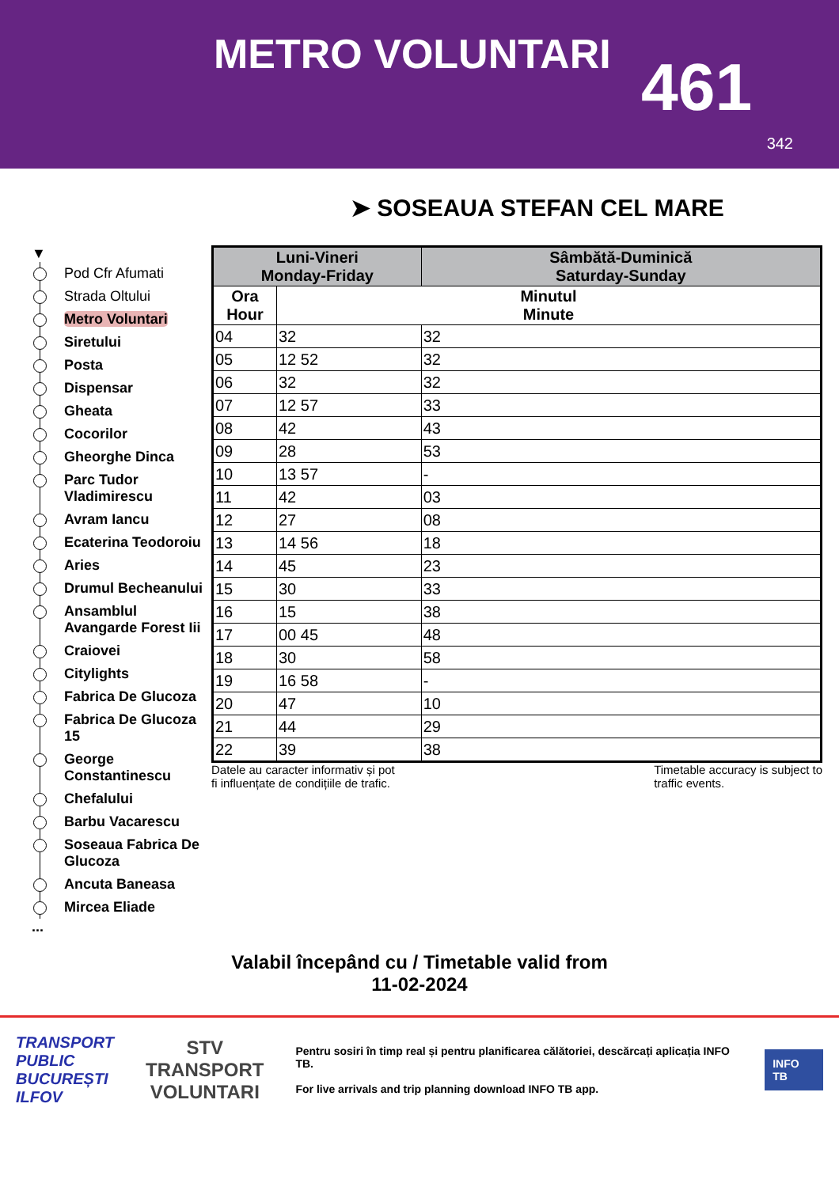METRO VOLUNTARI
461
342
➤ SOSEAUA STEFAN CEL MARE
▼
Pod Cfr Afumati
Strada Oltului
Metro Voluntari
Siretului
Posta
Dispensar
Gheata
Cocorilor
Gheorghe Dinca
Parc Tudor Vladimirescu
Avram Iancu
Ecaterina Teodoroiu
Aries
Drumul Becheanului
Ansamblul Avangarde Forest Iii
Craiovei
Citylights
Fabrica De Glucoza
Fabrica De Glucoza 15
George Constantinescu
Chefalului
Barbu Vacarescu
Soseaua Fabrica De Glucoza
Ancuta Baneasa
Mircea Eliade
...
| Luni-Vineri Monday-Friday | | Sâmbătă-Duminică Saturday-Sunday |
| --- | --- | --- |
| Ora Hour | Minutul Minute | |
| 04 | 32 | 32 |
| 05 | 12 52 | 32 |
| 06 | 32 | 32 |
| 07 | 12 57 | 33 |
| 08 | 42 | 43 |
| 09 | 28 | 53 |
| 10 | 13 57 | - |
| 11 | 42 | 03 |
| 12 | 27 | 08 |
| 13 | 14 56 | 18 |
| 14 | 45 | 23 |
| 15 | 30 | 33 |
| 16 | 15 | 38 |
| 17 | 00 45 | 48 |
| 18 | 30 | 58 |
| 19 | 16 58 | - |
| 20 | 47 | 10 |
| 21 | 44 | 29 |
| 22 | 39 | 38 |
Datele au caracter informativ și pot
fi influențate de condițiile de trafic.
Timetable accuracy is subject to
traffic events.
Valabil începând cu / Timetable valid from
11-02-2024
TRANSPORT
PUBLIC
BUCUREȘTI
ILFOV
STV
TRANSPORT
VOLUNTARI
Pentru sosiri în timp real și pentru planificarea călătoriei, descărcați aplicația INFO TB.
For live arrivals and trip planning download INFO TB app.
INFO TB